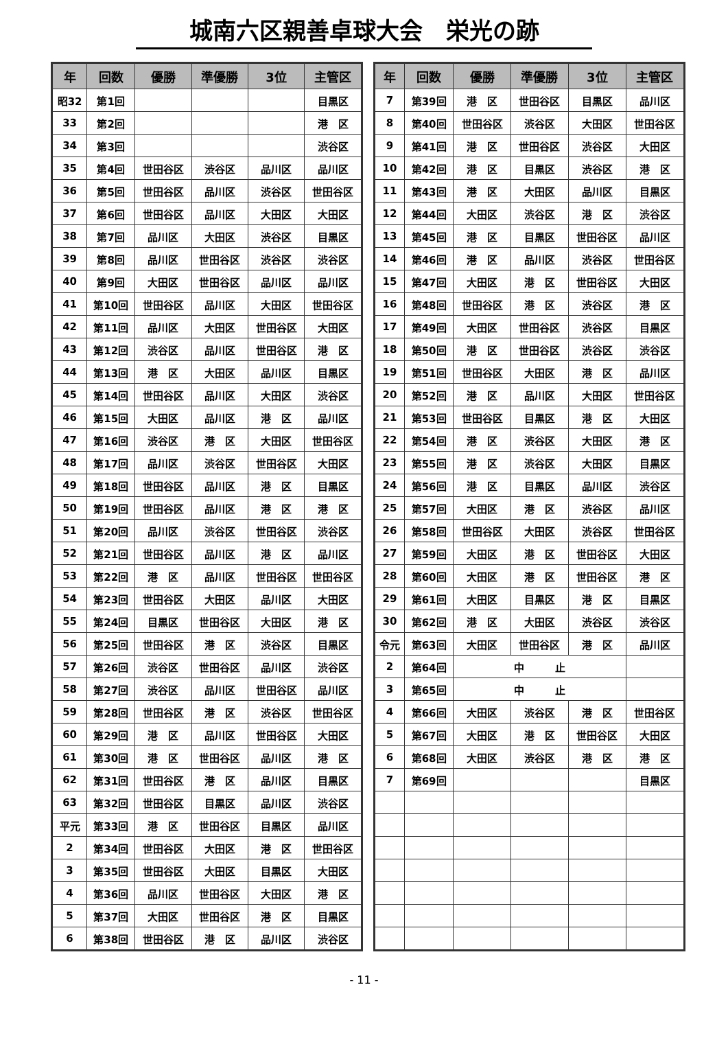城南六区親善卓球大会　栄光の跡
| 年 | 回数 | 優勝 | 準優勝 | 3位 | 主管区 |
| --- | --- | --- | --- | --- | --- |
| 昭32 | 第1回 | | | | 目黒区 |
| 33 | 第2回 | | | | 港 区 |
| 34 | 第3回 | | | | 渋谷区 |
| 35 | 第4回 | 世田谷区 | 渋谷区 | 品川区 | 品川区 |
| 36 | 第5回 | 世田谷区 | 品川区 | 渋谷区 | 世田谷区 |
| 37 | 第6回 | 世田谷区 | 品川区 | 大田区 | 大田区 |
| 38 | 第7回 | 品川区 | 大田区 | 渋谷区 | 目黒区 |
| 39 | 第8回 | 品川区 | 世田谷区 | 渋谷区 | 渋谷区 |
| 40 | 第9回 | 大田区 | 世田谷区 | 品川区 | 品川区 |
| 41 | 第10回 | 世田谷区 | 品川区 | 大田区 | 世田谷区 |
| 42 | 第11回 | 品川区 | 大田区 | 世田谷区 | 大田区 |
| 43 | 第12回 | 渋谷区 | 品川区 | 世田谷区 | 港 区 |
| 44 | 第13回 | 港 区 | 大田区 | 品川区 | 目黒区 |
| 45 | 第14回 | 世田谷区 | 品川区 | 大田区 | 渋谷区 |
| 46 | 第15回 | 大田区 | 品川区 | 港 区 | 品川区 |
| 47 | 第16回 | 渋谷区 | 港 区 | 大田区 | 世田谷区 |
| 48 | 第17回 | 品川区 | 渋谷区 | 世田谷区 | 大田区 |
| 49 | 第18回 | 世田谷区 | 品川区 | 港 区 | 目黒区 |
| 50 | 第19回 | 世田谷区 | 品川区 | 港 区 | 港 区 |
| 51 | 第20回 | 品川区 | 渋谷区 | 世田谷区 | 渋谷区 |
| 52 | 第21回 | 世田谷区 | 品川区 | 港 区 | 品川区 |
| 53 | 第22回 | 港 区 | 品川区 | 世田谷区 | 世田谷区 |
| 54 | 第23回 | 世田谷区 | 大田区 | 品川区 | 大田区 |
| 55 | 第24回 | 目黒区 | 世田谷区 | 大田区 | 港 区 |
| 56 | 第25回 | 世田谷区 | 港 区 | 渋谷区 | 目黒区 |
| 57 | 第26回 | 渋谷区 | 世田谷区 | 品川区 | 渋谷区 |
| 58 | 第27回 | 渋谷区 | 品川区 | 世田谷区 | 品川区 |
| 59 | 第28回 | 世田谷区 | 港 区 | 渋谷区 | 世田谷区 |
| 60 | 第29回 | 港 区 | 品川区 | 世田谷区 | 大田区 |
| 61 | 第30回 | 港 区 | 世田谷区 | 品川区 | 港 区 |
| 62 | 第31回 | 世田谷区 | 港 区 | 品川区 | 目黒区 |
| 63 | 第32回 | 世田谷区 | 目黒区 | 品川区 | 渋谷区 |
| 平元 | 第33回 | 港 区 | 世田谷区 | 目黒区 | 品川区 |
| 2 | 第34回 | 世田谷区 | 大田区 | 港 区 | 世田谷区 |
| 3 | 第35回 | 世田谷区 | 大田区 | 目黒区 | 大田区 |
| 4 | 第36回 | 品川区 | 世田谷区 | 大田区 | 港 区 |
| 5 | 第37回 | 大田区 | 世田谷区 | 港 区 | 目黒区 |
| 6 | 第38回 | 世田谷区 | 港 区 | 品川区 | 渋谷区 |
| 年 | 回数 | 優勝 | 準優勝 | 3位 | 主管区 |
| --- | --- | --- | --- | --- | --- |
| 7 | 第39回 | 港 区 | 世田谷区 | 目黒区 | 品川区 |
| 8 | 第40回 | 世田谷区 | 渋谷区 | 大田区 | 世田谷区 |
| 9 | 第41回 | 港 区 | 世田谷区 | 渋谷区 | 大田区 |
| 10 | 第42回 | 港 区 | 目黒区 | 渋谷区 | 港 区 |
| 11 | 第43回 | 港 区 | 大田区 | 品川区 | 目黒区 |
| 12 | 第44回 | 大田区 | 渋谷区 | 港 区 | 渋谷区 |
| 13 | 第45回 | 港 区 | 目黒区 | 世田谷区 | 品川区 |
| 14 | 第46回 | 港 区 | 品川区 | 渋谷区 | 世田谷区 |
| 15 | 第47回 | 大田区 | 港 区 | 世田谷区 | 大田区 |
| 16 | 第48回 | 世田谷区 | 港 区 | 渋谷区 | 港 区 |
| 17 | 第49回 | 大田区 | 世田谷区 | 渋谷区 | 目黒区 |
| 18 | 第50回 | 港 区 | 世田谷区 | 渋谷区 | 渋谷区 |
| 19 | 第51回 | 世田谷区 | 大田区 | 港 区 | 品川区 |
| 20 | 第52回 | 港 区 | 品川区 | 大田区 | 世田谷区 |
| 21 | 第53回 | 世田谷区 | 目黒区 | 港 区 | 大田区 |
| 22 | 第54回 | 港 区 | 渋谷区 | 大田区 | 港 区 |
| 23 | 第55回 | 港 区 | 渋谷区 | 大田区 | 目黒区 |
| 24 | 第56回 | 港 区 | 目黒区 | 品川区 | 渋谷区 |
| 25 | 第57回 | 大田区 | 港 区 | 渋谷区 | 品川区 |
| 26 | 第58回 | 世田谷区 | 大田区 | 渋谷区 | 世田谷区 |
| 27 | 第59回 | 大田区 | 港 区 | 世田谷区 | 大田区 |
| 28 | 第60回 | 大田区 | 港 区 | 世田谷区 | 港 区 |
| 29 | 第61回 | 大田区 | 目黒区 | 港 区 | 目黒区 |
| 30 | 第62回 | 港 区 | 大田区 | 渋谷区 | 渋谷区 |
| 令元 | 第63回 | 大田区 | 世田谷区 | 港 区 | 品川区 |
| 2 | 第64回 | 中 止 | | | |
| 3 | 第65回 | 中 止 | | | |
| 4 | 第66回 | 大田区 | 渋谷区 | 港 区 | 世田谷区 |
| 5 | 第67回 | 大田区 | 港 区 | 世田谷区 | 大田区 |
| 6 | 第68回 | 大田区 | 渋谷区 | 港 区 | 港 区 |
| 7 | 第69回 | | | | 目黒区 |
- 11 -